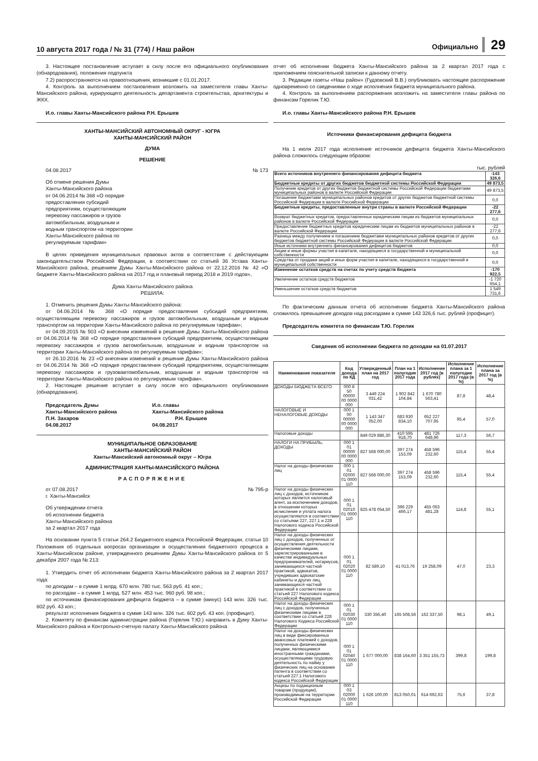10 августа 2017 года / № 31 (774) / Наш район Официально 29
3. Настоящее постановление вступает в силу после его официального опубликования (обнародования), положения подпункта
7.2) распространяются на правоотношения, возникшие с 01.01.2017.
4. Контроль за выполнением постановления возложить на заместителя главы Ханты-Мансийского района, курирующего деятельность департамента строительства, архитектуры и ЖКХ.
И.о. главы Ханты-Мансийского района Р.Н. Ерышев
ХАНТЫ-МАНСИЙСКИЙ АВТОНОМНЫЙ ОКРУГ - ЮГРА
ХАНТЫ-МАНСИЙСКИЙ РАЙОН
ДУМА
РЕШЕНИЕ
04.08.2017 № 173
Об отмене решения Думы
Ханты-Мансийского района
от 04.06.2014 № 368 «О порядке
предоставления субсидий
предприятиям, осуществляющим
перевозку пассажиров и грузов
автомобильным, воздушным и
водным транспортом на территории
Ханты-Мансийского района по
регулируемым тарифам»
В целях приведения муниципальных правовых актов в соответствие с действующим законодательством Российской Федерации, в соответствии со статьей 36 Устава Ханты-Мансийского района, решением Думы Ханты-Мансийского района от 22.12.2016 № 42 «О бюджете Ханты-Мансийского района на 2017 год и плановый период 2018 и 2019 годов»,
Дума Ханты-Мансийского района
РЕШИЛА:
1. Отменить решения Думы Ханты-Мансийского района:
от 04.06.2014 № 368 «О порядке предоставления субсидий предприятиям, осуществляющим перевозку пассажиров и грузов автомобильным, воздушным и водным транспортом на территории Ханты-Мансийского района по регулируемым тарифам»;
от 04.09.2015 № 503 «О внесении изменений в решение Думы Ханты-Мансийского района от 04.06.2014 № 368 «О порядке предоставления субсидий предприятиям, осуществляющим перевозку пассажиров и грузов автомобильным, воздушным и водным транспортом на территории Ханты-Мансийского района по регулируемым тарифам»;
от 26.10.2016 № 23 «О внесении изменений в решение Думы Ханты-Мансийского района от 04.06.2014 № 368 «О порядке предоставления субсидий предприятиям, осуществляющим перевозку пассажиров и грузовавтомобильным, воздушным и водным транспортом на территории Ханты-Мансийского района по регулируемым тарифам».
2. Настоящее решение вступает в силу после его официального опубликования (обнародования).
Председатель Думы
Ханты-Мансийского района
П.Н. Захаров
04.08.2017
И.о. главы
Ханты-Мансийского района
Р.Н. Ерышев
04.08.2017
МУНИЦИПАЛЬНОЕ ОБРАЗОВАНИЕ
ХАНТЫ-МАНСИЙСКИЙ РАЙОН
Ханты-Мансийский автономный округ – Югра
АДМИНИСТРАЦИЯ ХАНТЫ-МАНСИЙСКОГО РАЙОНА
РАСПОРЯЖЕНИЕ
от 07.08.2017 № 795-р
г. Ханты-Мансийск
Об утверждении отчета
об исполнении бюджета
Ханты-Мансийского района
за 2 квартал 2017 года
На основании пункта 5 статьи 264.2 Бюджетного кодекса Российской Федерации, статьи 10 Положения об отдельных вопросах организации и осуществления бюджетного процесса в Ханты-Мансийском районе, утвержденного решением Думы Ханты-Мансийского района от 5 декабря 2007 года № 213:
1. Утвердить отчет об исполнении бюджета Ханты-Мансийского района за 2 квартал 2017 года:
по доходам – в сумме 1 млрд. 670 млн. 780 тыс. 563 руб. 41 коп.;
по расходам – в сумме 1 млрд. 527 млн. 453 тыс. 960 руб. 98 коп.;
по источникам финансирования дефицита бюджета – в сумме (минус) 143 млн. 326 тыс. 602 руб. 43 коп.;
результат исполнения бюджета в сумме 143 млн. 326 тыс. 602 руб. 43 коп. (профицит).
2. Комитету по финансам администрации района (Горелик Т.Ю.) направить в Думу Ханты-Мансийского района и Контрольно-счетную палату Ханты-Мансийского района
отчет об исполнении бюджета Ханты-Мансийского района за 2 квартал 2017 года с приложением пояснительной записки к данному отчету.
3. Редакции газеты «Наш район» (Гудзовский В.В.) опубликовать настоящее распоряжение одновременно со сведениями о ходе исполнения бюджета муниципального района.
4. Контроль за выполнением распоряжения возложить на заместителя главы района по финансам Горелик Т.Ю.
И.о. главы Ханты-Мансийского района Р.Н. Ерышев
Источники финансирования дефицита бюджета
На 1 июля 2017 года исполнение источников дефицита бюджета Ханты-Мансийского района сложилось следующим образом:
тыс. рублей
| Всего источников внутреннего финансирования дефицита бюджета | -143 326,6 |
| Бюджетные кредиты от других бюджетов бюджетной системы Российской Федерации | 49 873,5 |
| Получение кредитов от других бюджетов бюджетной системы Российской Федерации бюджетами муниципальных районов в валюте Российской Федерации | 49 873,5 |
| Погашение бюджетами муниципальных районов кредитов от других бюджетов бюджетной системы Российской Федерации в валюте Российской Федерации | 0,0 |
| Бюджетные кредиты, предоставленные внутри страны в валюте Российской Федерации | -22 277,6 |
| Возврат бюджетных кредитов, предоставленных юридическим лицам из бюджетов муниципальных районов в валюте Российской Федерации | 0,0 |
| Предоставление бюджетных кредитов юридическим лицам из бюджетов муниципальных районов в валюте Российской Федерации | -22 277,6 |
| Разница между получением и погашением бюджетами муниципальных районов кредитов от других бюджетов бюджетной системы Российской Федерации в валюте Российской Федерации | 0,0 |
| Иные источники внутреннего финансирования дефицитов бюджетов | 0,0 |
| Акции и иные формы участия в капитале, находящиеся в государственной и муниципальной собственности | 0,0 |
| Средства от продажи акций и иных форм участия в капитале, находящихся в государственной и муниципальной собственности | 0,0 |
| Изменение остатков средств на счетах по учету средств бюджета | -170 922,5 |
| Увеличение остатков средств бюджетов | -1 720 654,1 |
| Уменьшение остатков средств бюджетов | 1 549 731,6 |
По фактическим данным отчета об исполнении бюджета Ханты-Мансийского района сложилось превышение доходов над расходами в сумме 143 326,6 тыс. рублей (профицит).
Председатель комитета по финансам Т.Ю. Горелик
Сведения об исполнении бюджета по доходам на 01.07.2017
| Наименование показателя | Код дохода по КД | Утвержденный план на 2017 год | План на 1 полугодие 2017 года | Исполнение 2017 год (в рублях) | Исполнение плана за 1 полугодие 2017 года (в %) | Исполнение плана за 2017 год (в %) |
| --- | --- | --- | --- | --- | --- | --- |
| ДОХОДЫ БЮДЖЕТА ВСЕГО | 000 8 50 00000 00 0000 000 | 3 449 224 031,42 | 1 902 842 104,84 | 1 670 780 563,41 | 87,8 | 48,4 |
| НАЛОГОВЫЕ И НЕНАЛОГОВЫЕ ДОХОДЫ | 000 1 00 00000 00 0000 000 | 1 143 347 052,00 | 683 930 834,10 | 652 227 707,95 | 95,4 | 57,0 |
| Налоговые доходы | | 849 029 886,30 | 410 595 918,70 | 481 726 648,96 | 117,3 | 56,7 |
| НАЛОГИ НА ПРИБЫЛЬ, ДОХОДЫ | 000 1 01 00000 00 0000 000 | 827 568 000,00 | 397 274 153,09 | 458 596 232,60 | 115,4 | 55,4 |
| Налог на доходы физических лиц | 000 1 01 02000 01 0000 110 | 827 568 000,00 | 397 274 153,09 | 458 596 232,60 | 115,4 | 55,4 |
| Налог на доходы физических лиц с доходов, источником которых является налоговый агент, за исключением доходов, в отношении которых исчисление и уплата налога осуществляются в соответствии со статьями 227, 227.1 и 228 Налогового кодекса Российской Федерации | 000 1 01 02010 01 0000 110 | 825 478 054,50 | 396 229 466,17 | 455 063 481,28 | 114,8 | 55,1 |
| Налог на доходы физических лиц с доходов, полученных от осуществления деятельности физическими лицами, зарегистрированными в качестве индивидуальных предпринимателей, нотариусов, занимающихся частной практикой, адвокатов, учредивших адвокатские кабинеты и других лиц, занимающихся частной практикой в соответствии со статьей 227 Налогового кодекса Российской Федерации | 000 1 01 02020 01 0000 110 | 82 589,10 | 41 013,76 | 19 258,09 | 47,0 | 23,3 |
| Налог на доходы физических лиц с доходов, полученных физическими лицами в соответствии со статьей 228 Налогового Кодекса Российской Федерации | 000 1 01 02030 01 0000 110 | 330 356,40 | 165 508,56 | 162 337,50 | 98,1 | 49,1 |
| Налог на доходы физических лиц в виде фиксированных авансовых платежей с доходов, полученных физическими лицами, являющимися иностранными гражданами, осуществляющими трудовую деятельность по найму у физических лиц на основании патента в соответствии со статьей 227.1 Налогового кодекса Российской Федерации | 000 1 01 02040 01 0000 110 | 1 677 000,00 | 838 164,60 | 3 351 155,73 | 399,8 | 199,8 |
| Акцизы по подакцизным товарам (продукции), производимым на территории Российской Федерации | 000 1 03 02000 01 0000 110 | 1 626 100,00 | 813 050,01 | 614 692,63 | 75,6 | 37,8 |